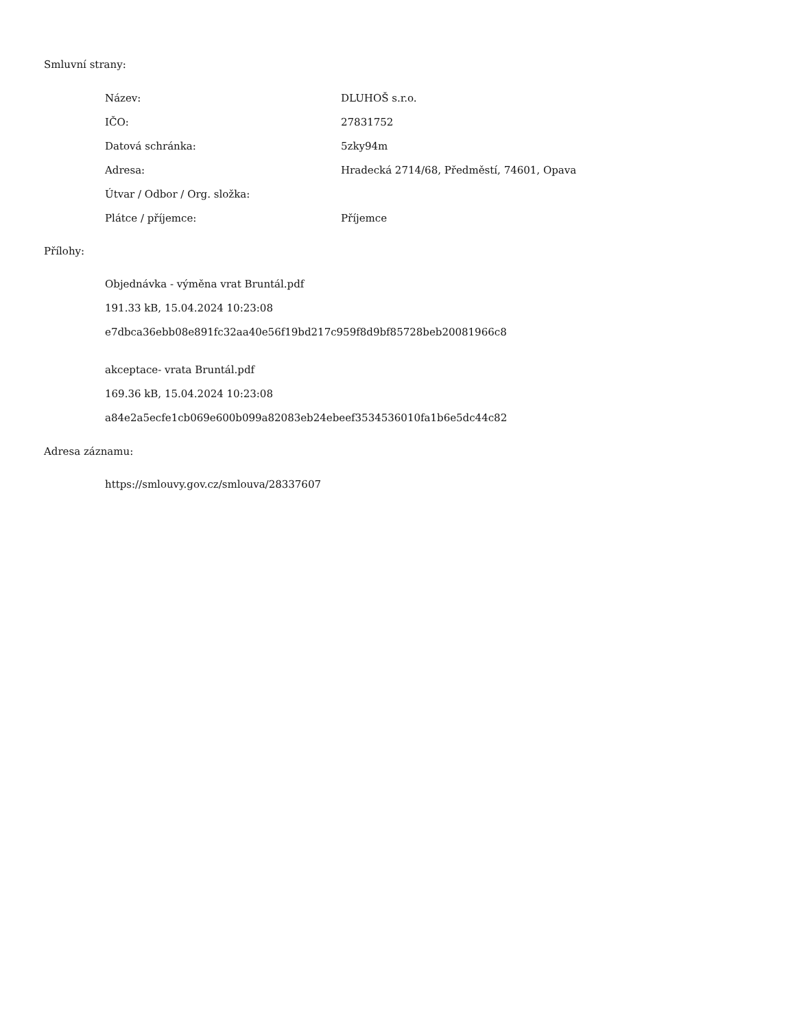Smluvní strany:
| Název: | DLUHOŠ s.r.o. |
| IČO: | 27831752 |
| Datová schránka: | 5zky94m |
| Adresa: | Hradecká 2714/68, Předměstí, 74601, Opava |
| Útvar / Odbor / Org. složka: | |
| Plátce / příjemce: | Příjemce |
Přílohy:
Objednávka - výměna vrat Bruntál.pdf
191.33 kB, 15.04.2024 10:23:08
e7dbca36ebb08e891fc32aa40e56f19bd217c959f8d9bf85728beb20081966c8
akceptace- vrata Bruntál.pdf
169.36 kB, 15.04.2024 10:23:08
a84e2a5ecfe1cb069e600b099a82083eb24ebeef3534536010fa1b6e5dc44c82
Adresa záznamu:
https://smlouvy.gov.cz/smlouva/28337607